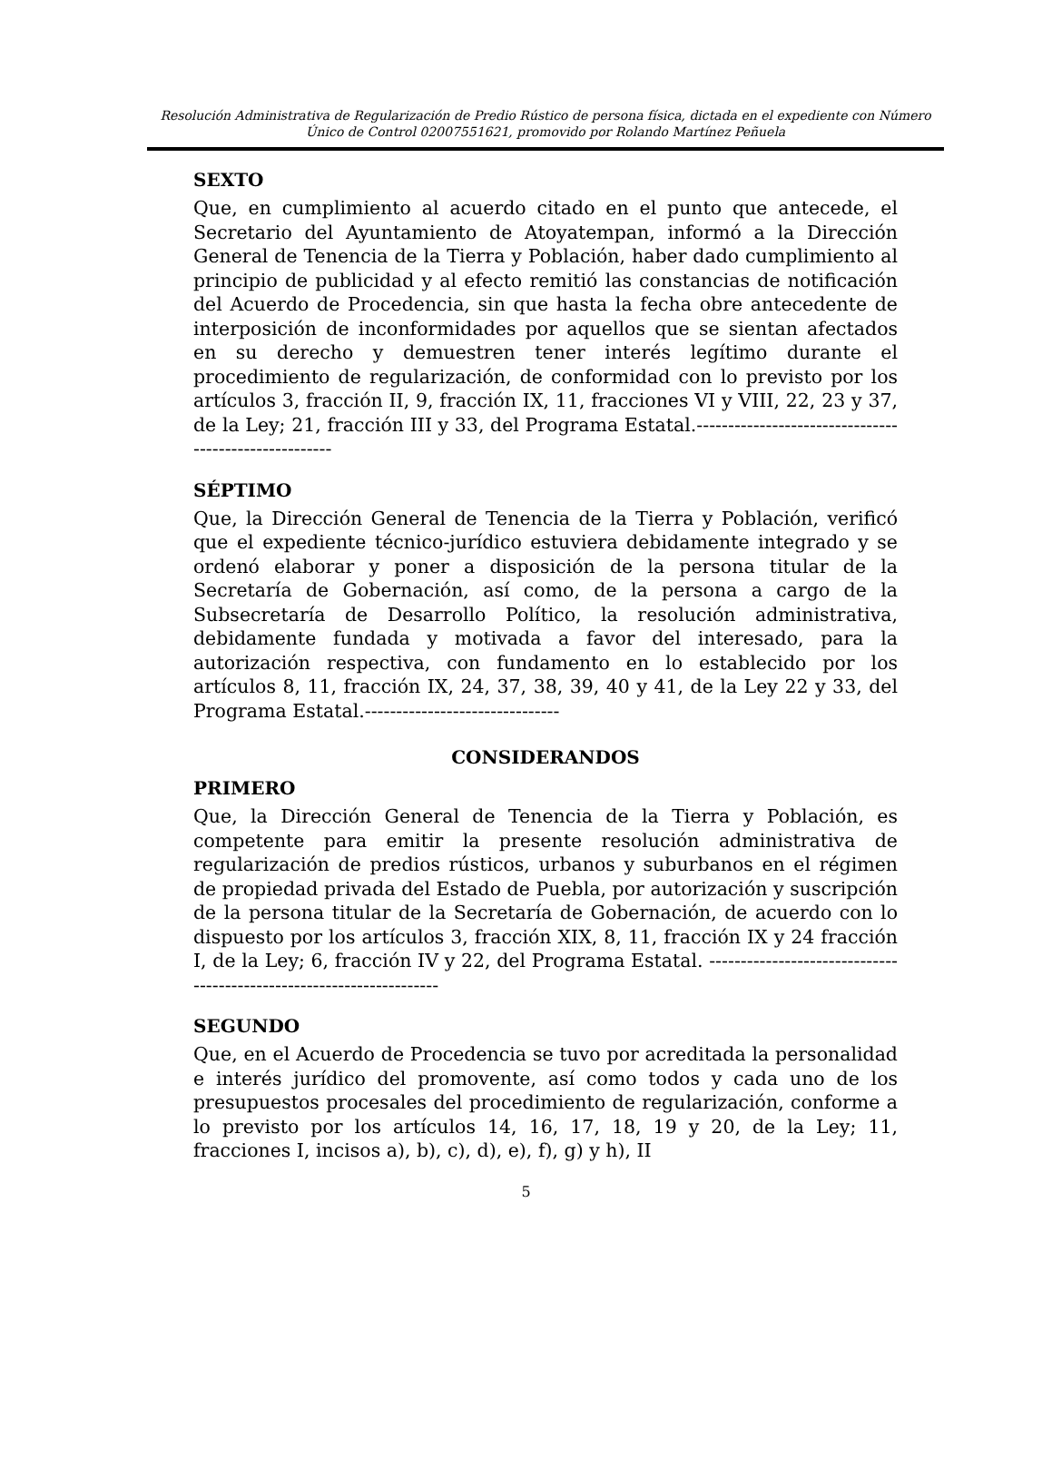Resolución Administrativa de Regularización de Predio Rústico de persona física, dictada en el expediente con Número Único de Control 02007551621, promovido por Rolando Martínez Peñuela
SEXTO
Que, en cumplimiento al acuerdo citado en el punto que antecede, el Secretario del Ayuntamiento de Atoyatempan, informó a la Dirección General de Tenencia de la Tierra y Población, haber dado cumplimiento al principio de publicidad y al efecto remitió las constancias de notificación del Acuerdo de Procedencia, sin que hasta la fecha obre antecedente de interposición de inconformidades por aquellos que se sientan afectados en su derecho y demuestren tener interés legítimo durante el procedimiento de regularización, de conformidad con lo previsto por los artículos 3, fracción II, 9, fracción IX, 11, fracciones VI y VIII, 22, 23 y 37, de la Ley; 21, fracción III y 33, del Programa Estatal.------------------------------------------------------
SÉPTIMO
Que, la Dirección General de Tenencia de la Tierra y Población, verificó que el expediente técnico-jurídico estuviera debidamente integrado y se ordenó elaborar y poner a disposición de la persona titular de la Secretaría de Gobernación, así como, de la persona a cargo de la Subsecretaría de Desarrollo Político, la resolución administrativa, debidamente fundada y motivada a favor del interesado, para la autorización respectiva, con fundamento en lo establecido por los artículos 8, 11, fracción IX, 24, 37, 38, 39, 40 y 41, de la Ley 22 y 33, del Programa Estatal.-------------------------------
CONSIDERANDOS
PRIMERO
Que, la Dirección General de Tenencia de la Tierra y Población, es competente para emitir la presente resolución administrativa de regularización de predios rústicos, urbanos y suburbanos en el régimen de propiedad privada del Estado de Puebla, por autorización y suscripción de la persona titular de la Secretaría de Gobernación, de acuerdo con lo dispuesto por los artículos 3, fracción XIX, 8, 11, fracción IX y 24 fracción I, de la Ley; 6, fracción IV y 22, del Programa Estatal. ---------------------------------------------------------------------
SEGUNDO
Que, en el Acuerdo de Procedencia se tuvo por acreditada la personalidad e interés jurídico del promovente, así como todos y cada uno de los presupuestos procesales del procedimiento de regularización, conforme a lo previsto por los artículos 14, 16, 17, 18, 19 y 20, de la Ley; 11, fracciones I, incisos a), b), c), d), e), f), g) y h), II
5